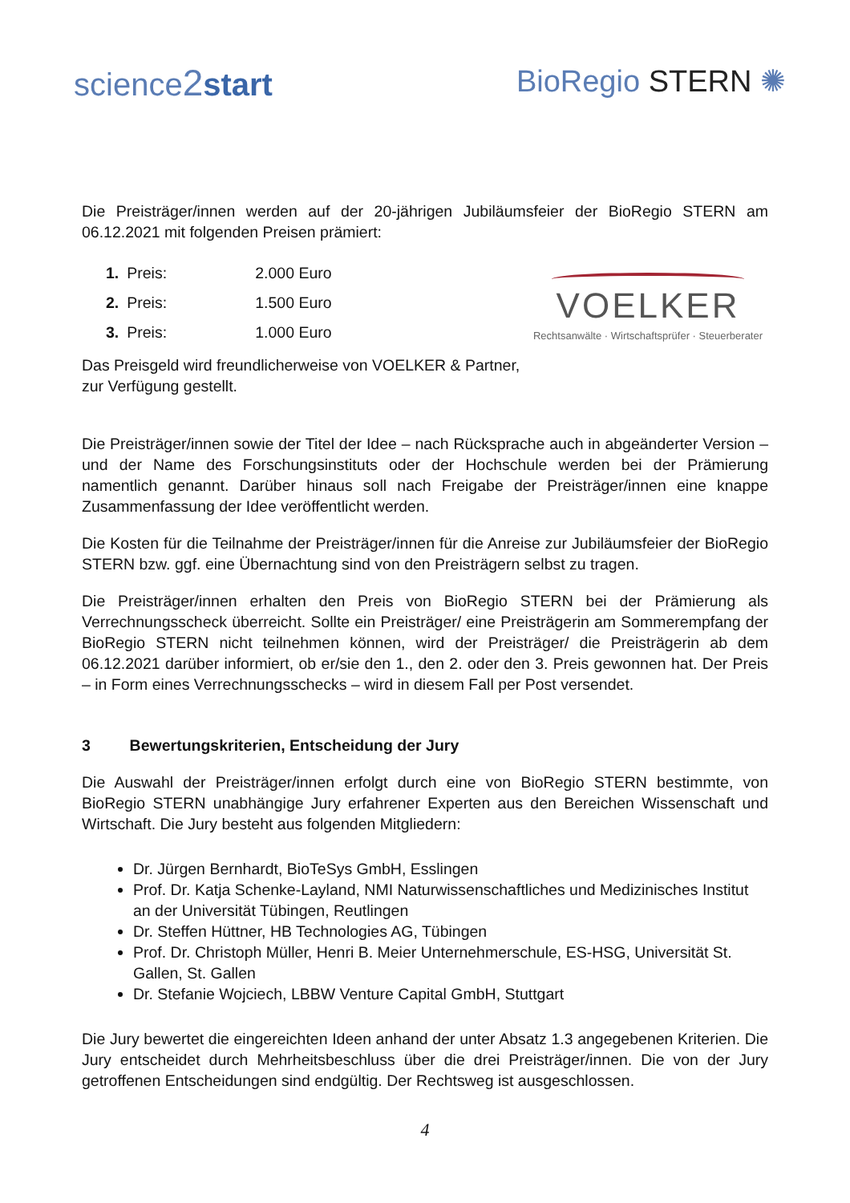science2 start BioRegio STERN ✺
Die Preisträger/innen werden auf der 20-jährigen Jubiläumsfeier der BioRegio STERN am 06.12.2021 mit folgenden Preisen prämiert:
| 1. | Preis: | 2.000 Euro |
| 2. | Preis: | 1.500 Euro |
| 3. | Preis: | 1.000 Euro |
VOELKER
Rechtsanwälte · Wirtschaftsprüfer · Steuerberater
Das Preisgeld wird freundlicherweise von VOELKER & Partner,
zur Verfügung gestellt.
Die Preisträger/innen sowie der Titel der Idee – nach Rücksprache auch in abgeänderter Version – und der Name des Forschungsinstituts oder der Hochschule werden bei der Prämierung namentlich genannt. Darüber hinaus soll nach Freigabe der Preisträger/innen eine knappe Zusammenfassung der Idee veröffentlicht werden.
Die Kosten für die Teilnahme der Preisträger/innen für die Anreise zur Jubiläumsfeier der BioRegio STERN bzw. ggf. eine Übernachtung sind von den Preisträgern selbst zu tragen.
Die Preisträger/innen erhalten den Preis von BioRegio STERN bei der Prämierung als Verrechnungsscheck überreicht. Sollte ein Preisträger/ eine Preisträgerin am Sommerempfang der BioRegio STERN nicht teilnehmen können, wird der Preisträger/ die Preisträgerin ab dem 06.12.2021 darüber informiert, ob er/sie den 1., den 2. oder den 3. Preis gewonnen hat. Der Preis – in Form eines Verrechnungsschecks – wird in diesem Fall per Post versendet.
3 Bewertungskriterien, Entscheidung der Jury
Die Auswahl der Preisträger/innen erfolgt durch eine von BioRegio STERN bestimmte, von BioRegio STERN unabhängige Jury erfahrener Experten aus den Bereichen Wissenschaft und Wirtschaft. Die Jury besteht aus folgenden Mitgliedern:
Dr. Jürgen Bernhardt, BioTeSys GmbH, Esslingen
Prof. Dr. Katja Schenke-Layland, NMI Naturwissenschaftliches und Medizinisches Institut an der Universität Tübingen, Reutlingen
Dr. Steffen Hüttner, HB Technologies AG, Tübingen
Prof. Dr. Christoph Müller, Henri B. Meier Unternehmerschule, ES-HSG, Universität St. Gallen, St. Gallen
Dr. Stefanie Wojciech, LBBW Venture Capital GmbH, Stuttgart
Die Jury bewertet die eingereichten Ideen anhand der unter Absatz 1.3 angegebenen Kriterien. Die Jury entscheidet durch Mehrheitsbeschluss über die drei Preisträger/innen. Die von der Jury getroffenen Entscheidungen sind endgültig. Der Rechtsweg ist ausgeschlossen.
4